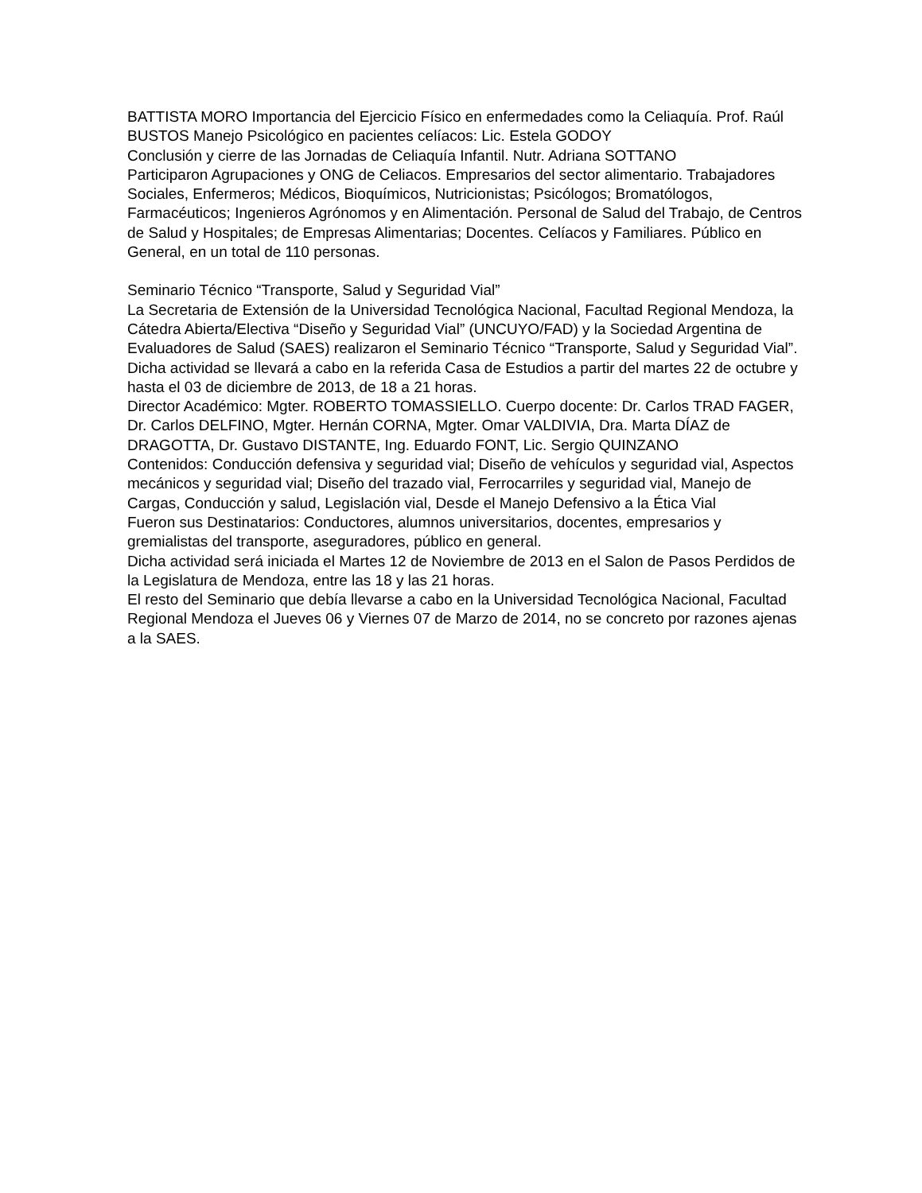BATTISTA MORO Importancia del Ejercicio Físico en enfermedades como la Celiaquía. Prof. Raúl BUSTOS Manejo Psicológico en pacientes celíacos: Lic. Estela GODOY
Conclusión y cierre de las Jornadas de Celiaquía Infantil. Nutr. Adriana SOTTANO
Participaron Agrupaciones y ONG de Celiacos. Empresarios del sector alimentario. Trabajadores Sociales, Enfermeros; Médicos, Bioquímicos, Nutricionistas; Psicólogos; Bromatólogos, Farmacéuticos; Ingenieros Agrónomos y en Alimentación. Personal de Salud del Trabajo, de Centros de Salud y Hospitales; de Empresas Alimentarias; Docentes. Celíacos y Familiares. Público en General, en un total de 110 personas.
Seminario Técnico “Transporte, Salud y Seguridad Vial”
La Secretaria de Extensión de la Universidad Tecnológica Nacional, Facultad Regional Mendoza, la Cátedra Abierta/Electiva “Diseño y Seguridad Vial” (UNCUYO/FAD) y la Sociedad Argentina de Evaluadores de Salud (SAES) realizaron el Seminario Técnico “Transporte, Salud y Seguridad Vial”. Dicha actividad se llevará a cabo en la referida Casa de Estudios a partir del martes 22 de octubre y hasta el 03 de diciembre de 2013, de 18 a 21 horas.
Director Académico: Mgter. ROBERTO TOMASSIELLO. Cuerpo docente: Dr. Carlos TRAD FAGER, Dr. Carlos DELFINO, Mgter. Hernán CORNA, Mgter. Omar VALDIVIA, Dra. Marta DÍAZ de DRAGOTTA, Dr. Gustavo DISTANTE, Ing. Eduardo FONT, Lic. Sergio QUINZANO
Contenidos: Conducción defensiva y seguridad vial; Diseño de vehículos y seguridad vial, Aspectos mecánicos y seguridad vial; Diseño del trazado vial, Ferrocarriles y seguridad vial, Manejo de Cargas, Conducción y salud, Legislación vial, Desde el Manejo Defensivo a la Ética Vial
Fueron sus Destinatarios: Conductores, alumnos universitarios, docentes, empresarios y gremialistas del transporte, aseguradores, público en general.
Dicha actividad será iniciada el Martes 12 de Noviembre de 2013 en el Salon de Pasos Perdidos de la Legislatura de Mendoza, entre las 18 y las 21 horas.
El resto del Seminario que debía llevarse a cabo en la Universidad Tecnológica Nacional, Facultad Regional Mendoza el Jueves 06 y Viernes 07 de Marzo de 2014, no se concreto por razones ajenas a la SAES.